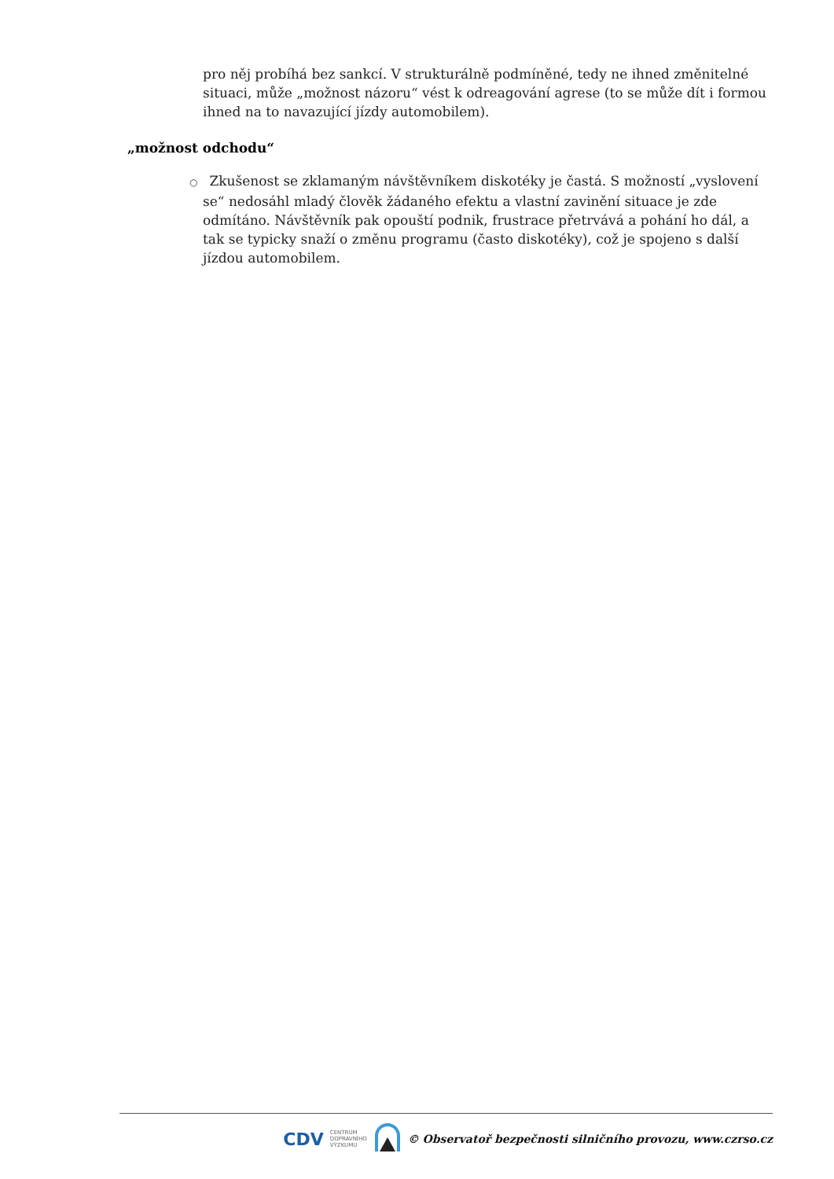pro něj probíhá bez sankcí. V strukturálně podmíněné, tedy ne ihned změnitelné situaci, může „možnost názoru“ vést k odreagování agrese (to se může dít i formou ihned na to navazující jízdy automobilem).
„možnost odchodu“
○ Zkušenost se zklamaným návštěvníkem diskotéky je častá. S možností „vyslovení se“ nedosáhl mladý člověk žádaného efektu a vlastní zavinění situace je zde odmítáno. Návštěvník pak opouští podnik, frustrace přetrvává a pohání ho dál, a tak se typicky snaží o změnu programu (často diskotéky), což je spojeno s další jízdou automobilem.
CDV CENTRUM
DOPRAVNÍHO
VÝZKUMU © Observatoř bezpečnosti silničního provozu, www.czrso.cz